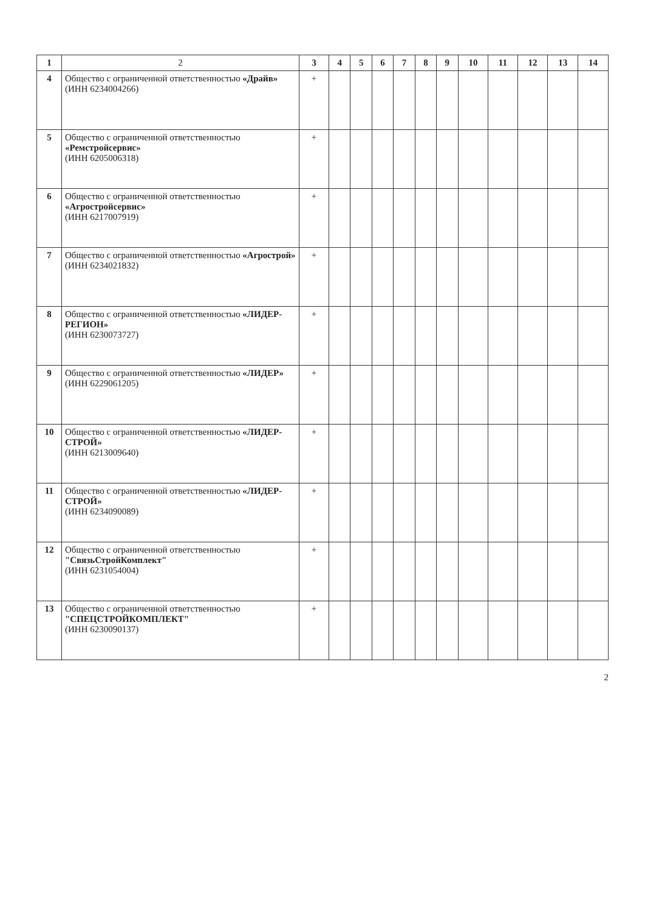| 1 | 2 | 3 | 4 | 5 | 6 | 7 | 8 | 9 | 10 | 11 | 12 | 13 | 14 |
| --- | --- | --- | --- | --- | --- | --- | --- | --- | --- | --- | --- | --- | --- |
| 4 | Общество с ограниченной ответственностью «Драйв» (ИНН 6234004266) | + | | | | | | | | | | | |
| 5 | Общество с ограниченной ответственностью «Ремстройсервис» (ИНН 6205006318) | + | | | | | | | | | | | |
| 6 | Общество с ограниченной ответственностью «Агростройсервис» (ИНН 6217007919) | + | | | | | | | | | | | |
| 7 | Общество с ограниченной ответственностью «Агрострой» (ИНН 6234021832) | + | | | | | | | | | | | |
| 8 | Общество с ограниченной ответственностью «ЛИДЕР-РЕГИОН» (ИНН 6230073727) | + | | | | | | | | | | | |
| 9 | Общество с ограниченной ответственностью «ЛИДЕР» (ИНН 6229061205) | + | | | | | | | | | | | |
| 10 | Общество с ограниченной ответственностью «ЛИДЕР-СТРОЙ» (ИНН 6213009640) | + | | | | | | | | | | | |
| 11 | Общество с ограниченной ответственностью «ЛИДЕР-СТРОЙ» (ИНН 6234090089) | + | | | | | | | | | | | |
| 12 | Общество с ограниченной ответственностью "СвязьСтройКомплект" (ИНН 6231054004) | + | | | | | | | | | | | |
| 13 | Общество с ограниченной ответственностью "СПЕЦСТРОЙКОМПЛЕКТ" (ИНН 6230090137) | + | | | | | | | | | | | |
2